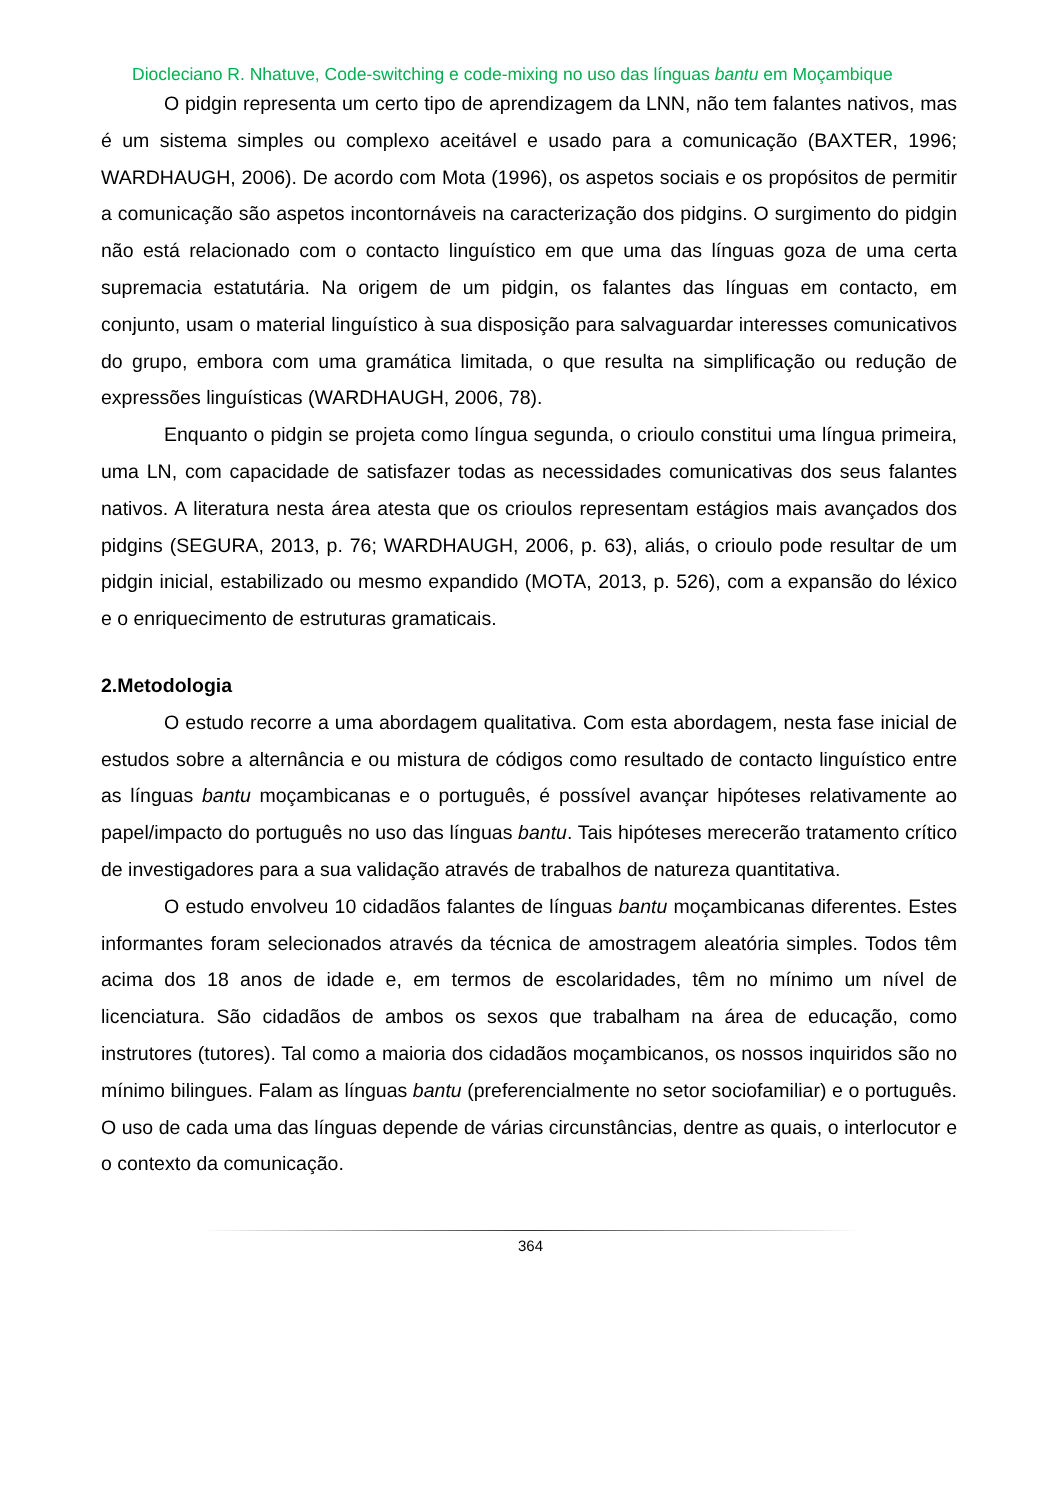Diocleciano R. Nhatuve, Code-switching e code-mixing no uso das línguas bantu em Moçambique
O pidgin representa um certo tipo de aprendizagem da LNN, não tem falantes nativos, mas é um sistema simples ou complexo aceitável e usado para a comunicação (BAXTER, 1996; WARDHAUGH, 2006). De acordo com Mota (1996), os aspetos sociais e os propósitos de permitir a comunicação são aspetos incontornáveis na caracterização dos pidgins. O surgimento do pidgin não está relacionado com o contacto linguístico em que uma das línguas goza de uma certa supremacia estatutária. Na origem de um pidgin, os falantes das línguas em contacto, em conjunto, usam o material linguístico à sua disposição para salvaguardar interesses comunicativos do grupo, embora com uma gramática limitada, o que resulta na simplificação ou redução de expressões linguísticas (WARDHAUGH, 2006, 78).
Enquanto o pidgin se projeta como língua segunda, o crioulo constitui uma língua primeira, uma LN, com capacidade de satisfazer todas as necessidades comunicativas dos seus falantes nativos. A literatura nesta área atesta que os crioulos representam estágios mais avançados dos pidgins (SEGURA, 2013, p. 76; WARDHAUGH, 2006, p. 63), aliás, o crioulo pode resultar de um pidgin inicial, estabilizado ou mesmo expandido (MOTA, 2013, p. 526), com a expansão do léxico e o enriquecimento de estruturas gramaticais.
2.Metodologia
O estudo recorre a uma abordagem qualitativa. Com esta abordagem, nesta fase inicial de estudos sobre a alternância e ou mistura de códigos como resultado de contacto linguístico entre as línguas bantu moçambicanas e o português, é possível avançar hipóteses relativamente ao papel/impacto do português no uso das línguas bantu. Tais hipóteses merecerão tratamento crítico de investigadores para a sua validação através de trabalhos de natureza quantitativa.
O estudo envolveu 10 cidadãos falantes de línguas bantu moçambicanas diferentes. Estes informantes foram selecionados através da técnica de amostragem aleatória simples. Todos têm acima dos 18 anos de idade e, em termos de escolaridades, têm no mínimo um nível de licenciatura. São cidadãos de ambos os sexos que trabalham na área de educação, como instrutores (tutores). Tal como a maioria dos cidadãos moçambicanos, os nossos inquiridos são no mínimo bilingues. Falam as línguas bantu (preferencialmente no setor sociofamiliar) e o português. O uso de cada uma das línguas depende de várias circunstâncias, dentre as quais, o interlocutor e o contexto da comunicação.
364